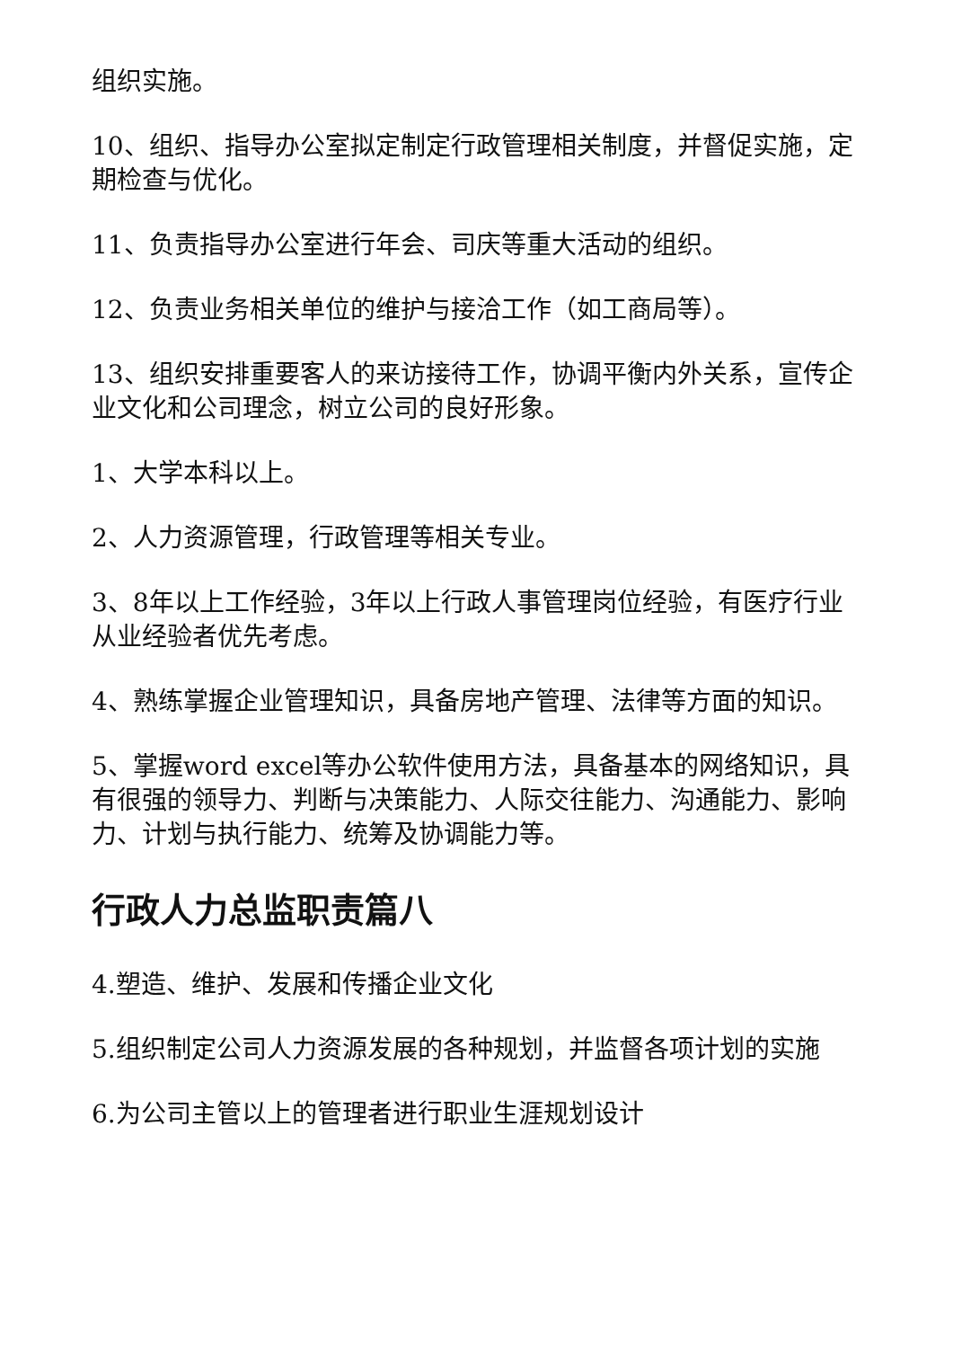组织实施。
10、组织、指导办公室拟定制定行政管理相关制度，并督促实施，定期检查与优化。
11、负责指导办公室进行年会、司庆等重大活动的组织。
12、负责业务相关单位的维护与接洽工作（如工商局等）。
13、组织安排重要客人的来访接待工作，协调平衡内外关系，宣传企业文化和公司理念，树立公司的良好形象。
1、大学本科以上。
2、人力资源管理，行政管理等相关专业。
3、8年以上工作经验，3年以上行政人事管理岗位经验，有医疗行业从业经验者优先考虑。
4、熟练掌握企业管理知识，具备房地产管理、法律等方面的知识。
5、掌握word excel等办公软件使用方法，具备基本的网络知识，具有很强的领导力、判断与决策能力、人际交往能力、沟通能力、影响力、计划与执行能力、统筹及协调能力等。
行政人力总监职责篇八
4.塑造、维护、发展和传播企业文化
5.组织制定公司人力资源发展的各种规划，并监督各项计划的实施
6.为公司主管以上的管理者进行职业生涯规划设计